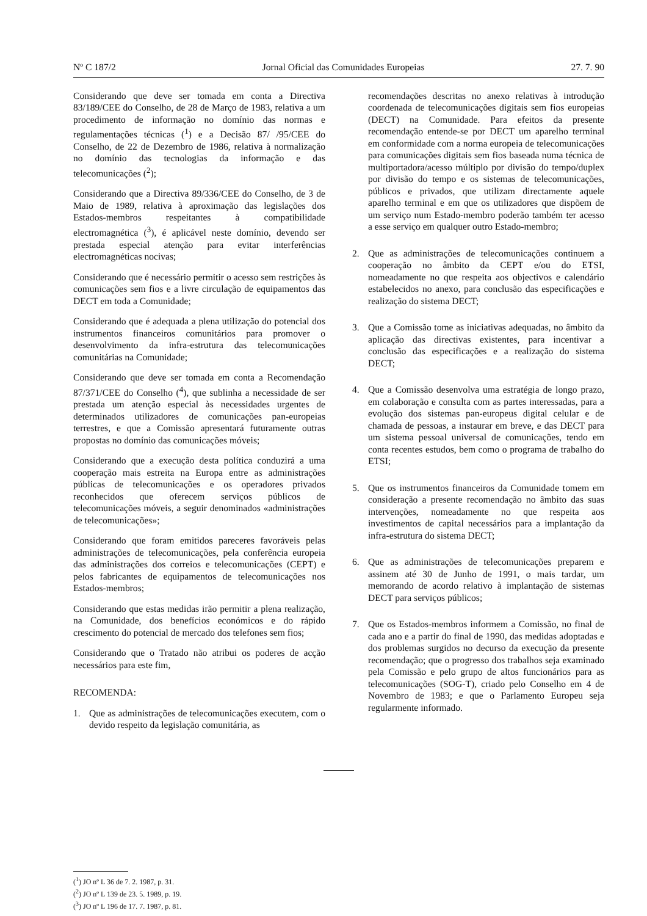Nº C 187/2 Jornal Oficial das Comunidades Europeias 27. 7. 90
Considerando que deve ser tomada em conta a Directiva 83/189/CEE do Conselho, de 28 de Março de 1983, relativa a um procedimento de informação no domínio das normas e regulamentações técnicas (<sup>1</sup>) e a Decisão 87/ /95/CEE do Conselho, de 22 de Dezembro de 1986, relativa à normalização no domínio das tecnologias da informação e das telecomunicações (<sup>2</sup>);
Considerando que a Directiva 89/336/CEE do Conselho, de 3 de Maio de 1989, relativa à aproximação das legislações dos Estados-membros respeitantes à compatibilidade electromagnética (<sup>3</sup>), é aplicável neste domínio, devendo ser prestada especial atenção para evitar interferências electromagnéticas nocivas;
Considerando que é necessário permitir o acesso sem restrições às comunicações sem fios e a livre circulação de equipamentos das DECT em toda a Comunidade;
Considerando que é adequada a plena utilização do potencial dos instrumentos financeiros comunitários para promover o desenvolvimento da infra-estrutura das telecomunicações comunitárias na Comunidade;
Considerando que deve ser tomada em conta a Recomendação 87/371/CEE do Conselho (<sup>4</sup>), que sublinha a necessidade de ser prestada um atenção especial às necessidades urgentes de determinados utilizadores de comunicações pan-europeias terrestres, e que a Comissão apresentará futuramente outras propostas no domínio das comunicações móveis;
Considerando que a execução desta política conduzirá a uma cooperação mais estreita na Europa entre as administrações públicas de telecomunicações e os operadores privados reconhecidos que oferecem serviços públicos de telecomunicações móveis, a seguir denominados «administrações de telecomunicações»;
Considerando que foram emitidos pareceres favoráveis pelas administrações de telecomunicações, pela conferência europeia das administrações dos correios e telecomunicações (CEPT) e pelos fabricantes de equipamentos de telecomunicações nos Estados-membros;
Considerando que estas medidas irão permitir a plena realização, na Comunidade, dos benefícios económicos e do rápido crescimento do potencial de mercado dos telefones sem fios;
Considerando que o Tratado não atribui os poderes de acção necessários para este fim,
RECOMENDA:
1. Que as administrações de telecomunicações executem, com o devido respeito da legislação comunitária, as
recomendações descritas no anexo relativas à introdução coordenada de telecomunicações digitais sem fios europeias (DECT) na Comunidade. Para efeitos da presente recomendação entende-se por DECT um aparelho terminal em conformidade com a norma europeia de telecomunicações para comunicações digitais sem fios baseada numa técnica de multiportadora/acesso múltiplo por divisão do tempo/duplex por divisão do tempo e os sistemas de telecomunicações, públicos e privados, que utilizam directamente aquele aparelho terminal e em que os utilizadores que dispõem de um serviço num Estado-membro poderão também ter acesso a esse serviço em qualquer outro Estado-membro;
2. Que as administrações de telecomunicações continuem a cooperação no âmbito da CEPT e/ou do ETSI, nomeadamente no que respeita aos objectivos e calendário estabelecidos no anexo, para conclusão das especificações e realização do sistema DECT;
3. Que a Comissão tome as iniciativas adequadas, no âmbito da aplicação das directivas existentes, para incentivar a conclusão das especificações e a realização do sistema DECT;
4. Que a Comissão desenvolva uma estratégia de longo prazo, em colaboração e consulta com as partes interessadas, para a evolução dos sistemas pan-europeus digital celular e de chamada de pessoas, a instaurar em breve, e das DECT para um sistema pessoal universal de comunicações, tendo em conta recentes estudos, bem como o programa de trabalho do ETSI;
5. Que os instrumentos financeiros da Comunidade tomem em consideração a presente recomendação no âmbito das suas intervenções, nomeadamente no que respeita aos investimentos de capital necessários para a implantação da infra-estrutura do sistema DECT;
6. Que as administrações de telecomunicações preparem e assinem até 30 de Junho de 1991, o mais tardar, um memorando de acordo relativo à implantação de sistemas DECT para serviços públicos;
7. Que os Estados-membros informem a Comissão, no final de cada ano e a partir do final de 1990, das medidas adoptadas e dos problemas surgidos no decurso da execução da presente recomendação; que o progresso dos trabalhos seja examinado pela Comissão e pelo grupo de altos funcionários para as telecomunicações (SOG-T), criado pelo Conselho em 4 de Novembro de 1983; e que o Parlamento Europeu seja regularmente informado.
(<sup>1</sup>) JO nº L 36 de 7. 2. 1987, p. 31.
(<sup>2</sup>) JO nº L 139 de 23. 5. 1989, p. 19.
(<sup>3</sup>) JO nº L 196 de 17. 7. 1987, p. 81.